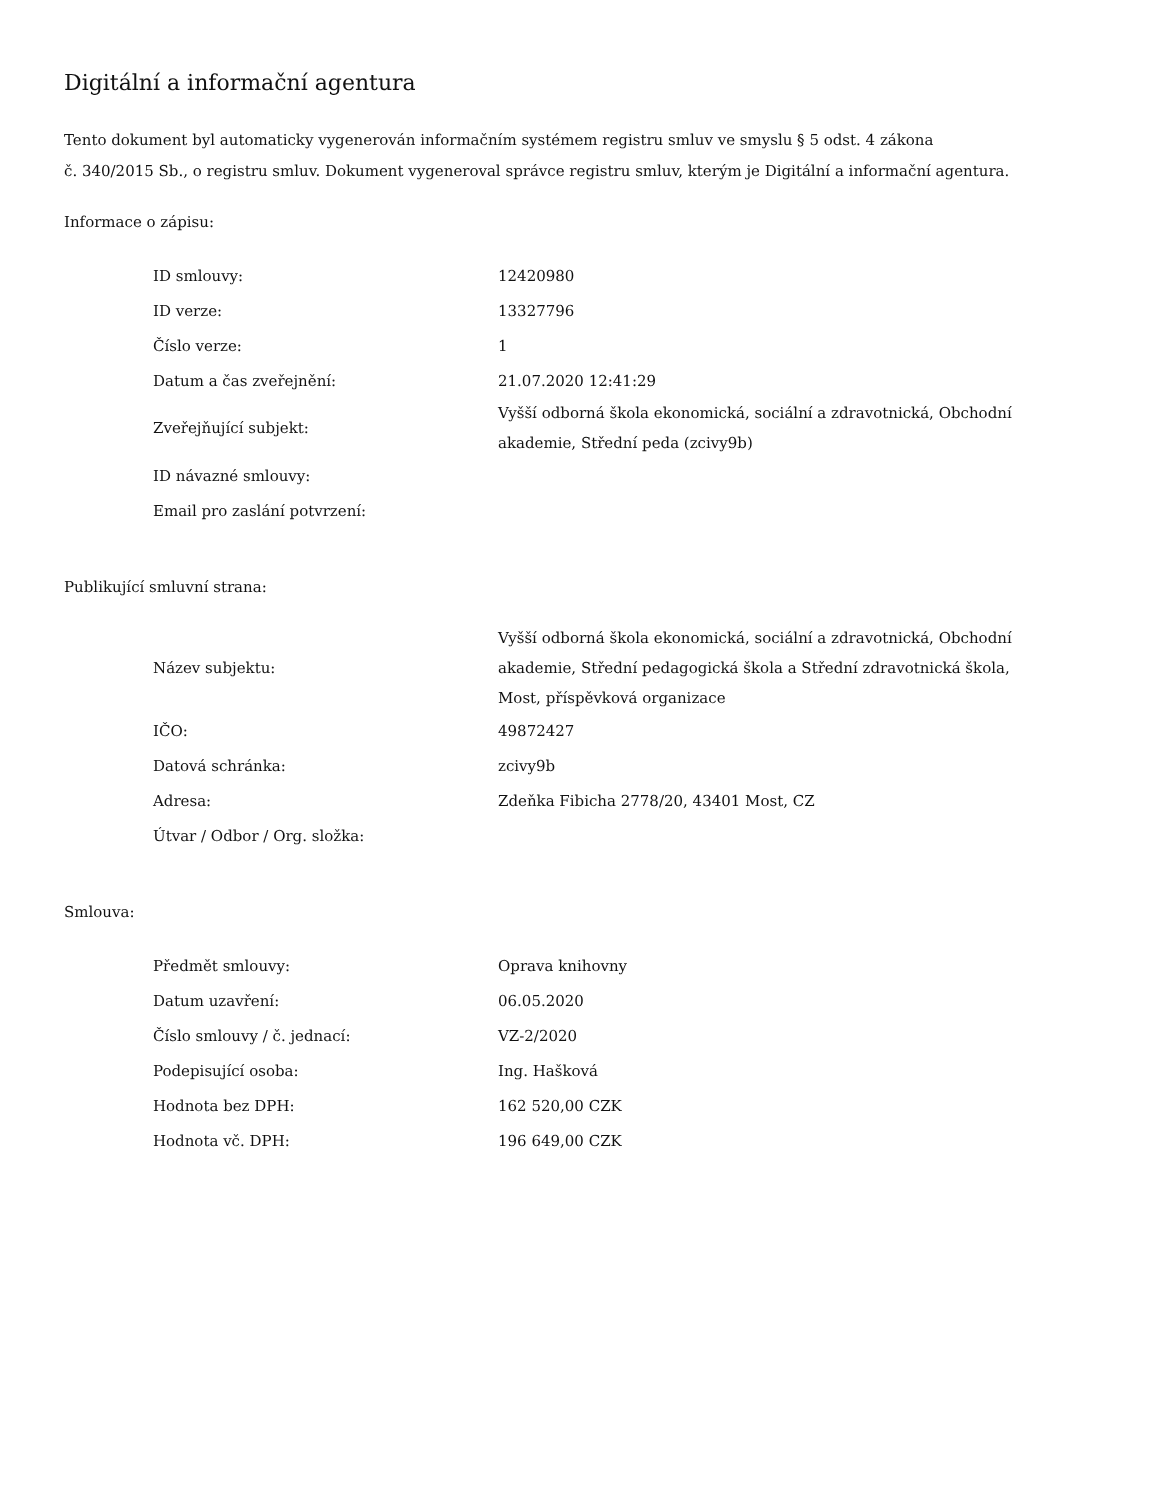Digitální a informační agentura
Tento dokument byl automaticky vygenerován informačním systémem registru smluv ve smyslu § 5 odst. 4 zákona
č. 340/2015 Sb., o registru smluv. Dokument vygeneroval správce registru smluv, kterým je Digitální a informační agentura.
Informace o zápisu:
| ID smlouvy: | 12420980 |
| ID verze: | 13327796 |
| Číslo verze: | 1 |
| Datum a čas zveřejnění: | 21.07.2020 12:41:29 |
| Zveřejňující subjekt: | Vyšší odborná škola ekonomická, sociální a zdravotnická, Obchodní akademie, Střední peda (zcivy9b) |
| ID návazné smlouvy: | |
| Email pro zaslání potvrzení: | |
Publikující smluvní strana:
| Název subjektu: | Vyšší odborná škola ekonomická, sociální a zdravotnická, Obchodní akademie, Střední pedagogická škola a Střední zdravotnická škola, Most, příspěvková organizace |
| IČO: | 49872427 |
| Datová schránka: | zcivy9b |
| Adresa: | Zdeňka Fibicha 2778/20, 43401 Most, CZ |
| Útvar / Odbor / Org. složka: | |
Smlouva:
| Předmět smlouvy: | Oprava knihovny |
| Datum uzavření: | 06.05.2020 |
| Číslo smlouvy / č. jednací: | VZ-2/2020 |
| Podepisující osoba: | Ing. Hašková |
| Hodnota bez DPH: | 162 520,00 CZK |
| Hodnota vč. DPH: | 196 649,00 CZK |